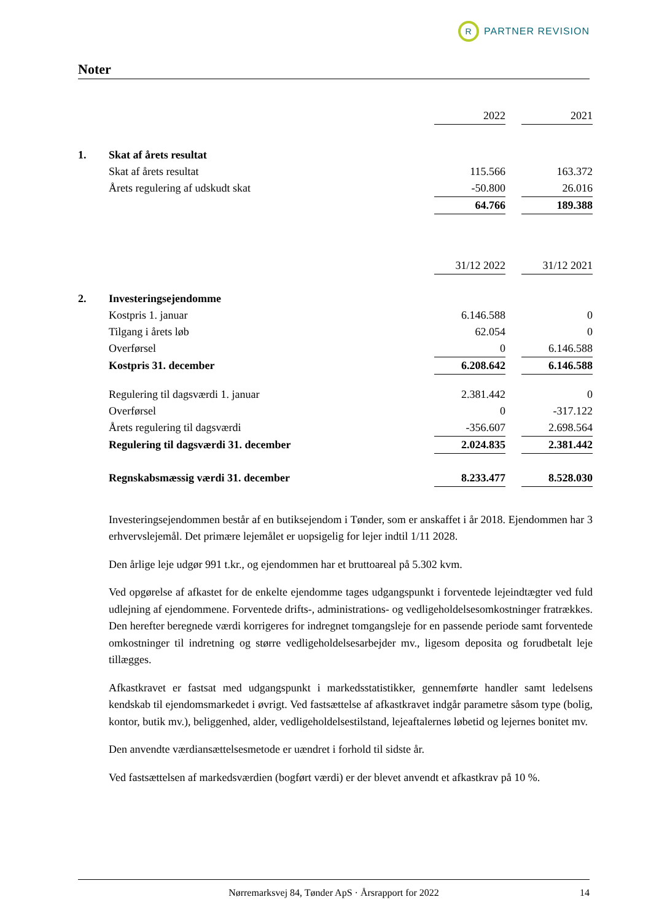R
PARTNER REVISION
Noter
| | | 2022 | | 2021 |
| 1. | Skat af årets resultat | | | |
| | Skat af årets resultat | 115.566 | | 163.372 |
| | Årets regulering af udskudt skat | -50.800 | | 26.016 |
| | | 64.766 | | 189.388 |
| | | 31/12 2022 | | 31/12 2021 |
| 2. | Investeringsejendomme | | | |
| | Kostpris 1. januar | 6.146.588 | | 0 |
| | Tilgang i årets løb | 62.054 | | 0 |
| | Overførsel | 0 | | 6.146.588 |
| | Kostpris 31. december | 6.208.642 | | 6.146.588 |
| | Regulering til dagsværdi 1. januar | 2.381.442 | | 0 |
| | Overførsel | 0 | | -317.122 |
| | Årets regulering til dagsværdi | -356.607 | | 2.698.564 |
| | Regulering til dagsværdi 31. december | 2.024.835 | | 2.381.442 |
| | Regnskabsmæssig værdi 31. december | 8.233.477 | | 8.528.030 |
Investeringsejendommen består af en butiksejendom i Tønder, som er anskaffet i år 2018. Ejendommen har 3 erhvervslejemål. Det primære lejemålet er uopsigelig for lejer indtil 1/11 2028.
Den årlige leje udgør 991 t.kr., og ejendommen har et bruttoareal på 5.302 kvm.
Ved opgørelse af afkastet for de enkelte ejendomme tages udgangspunkt i forventede lejeindtægter ved fuld udlejning af ejendommene. Forventede drifts-, administrations- og vedligeholdelsesomkostninger fratrækkes. Den herefter beregnede værdi korrigeres for indregnet tomgangsleje for en passende periode samt forventede omkostninger til indretning og større vedligeholdelsesarbejder mv., ligesom deposita og forudbetalt leje tillægges.
Afkastkravet er fastsat med udgangspunkt i markedsstatistikker, gennemførte handler samt ledelsens kendskab til ejendomsmarkedet i øvrigt. Ved fastsættelse af afkastkravet indgår parametre såsom type (bolig, kontor, butik mv.), beliggenhed, alder, vedligeholdelsestilstand, lejeaftalernes løbetid og lejernes bonitet mv.
Den anvendte værdiansættelsesmetode er uændret i forhold til sidste år.
Ved fastsættelsen af markedsværdien (bogført værdi) er der blevet anvendt et afkastkrav på 10 %.
Nørremarksvej 84, Tønder ApS · Årsrapport for 2022 14